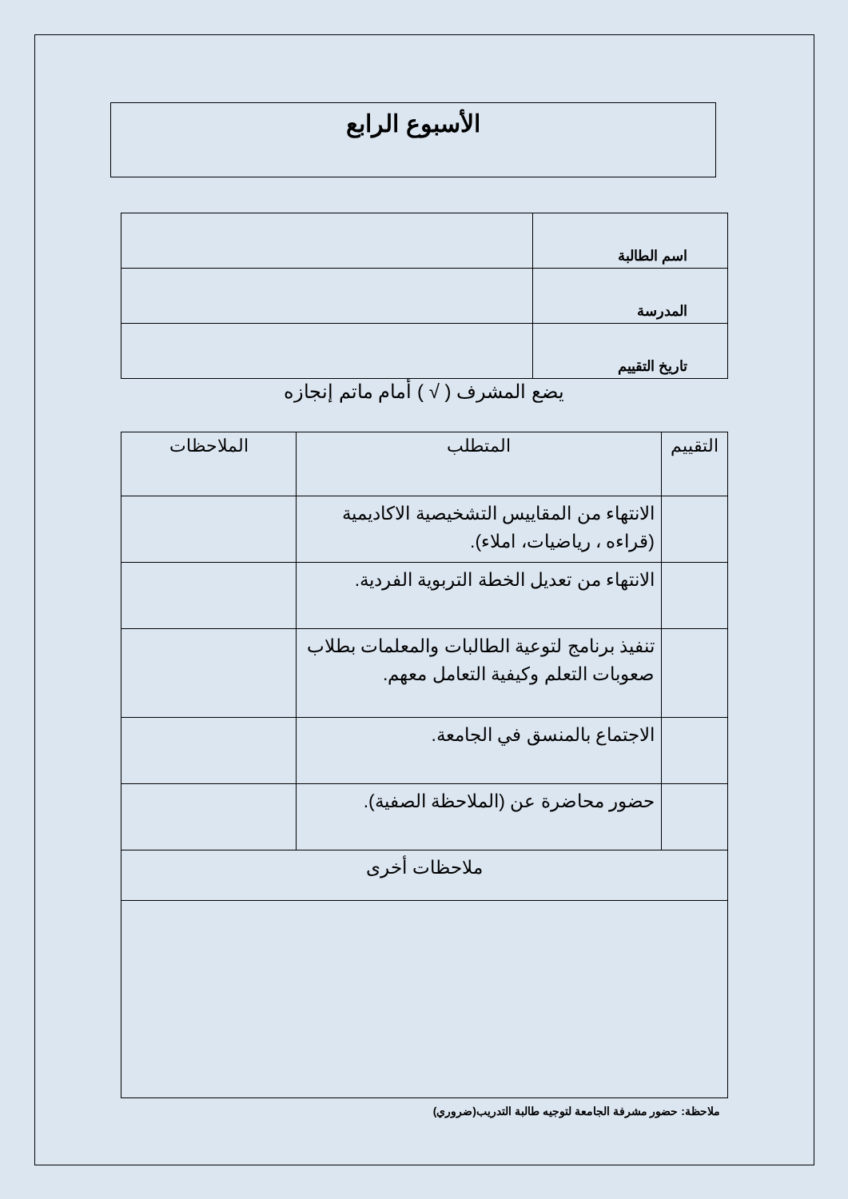الأسبوع الرابع
| اسم الطالبة | |
| المدرسة | |
| تاريخ التقييم | |
يضع المشرف ( √ ) أمام ماتم إنجازه
| التقييم | المتطلب | الملاحظات |
| --- | --- | --- |
| | الانتهاء من المقاييس التشخيصية الاكاديمية (قراءه ، رياضيات، املاء). | |
| | الانتهاء من تعديل الخطة التربوية الفردية. | |
| | تنفيذ برنامج لتوعية الطالبات والمعلمات بطلاب صعوبات التعلم وكيفية التعامل معهم. | |
| | الاجتماع بالمنسق في الجامعة. | |
| | حضور محاضرة عن (الملاحظة الصفية). | |
| ملاحظات أخرى | | |
ملاحظة: حضور مشرفة الجامعة لتوجيه طالبة التدريب(ضروري)